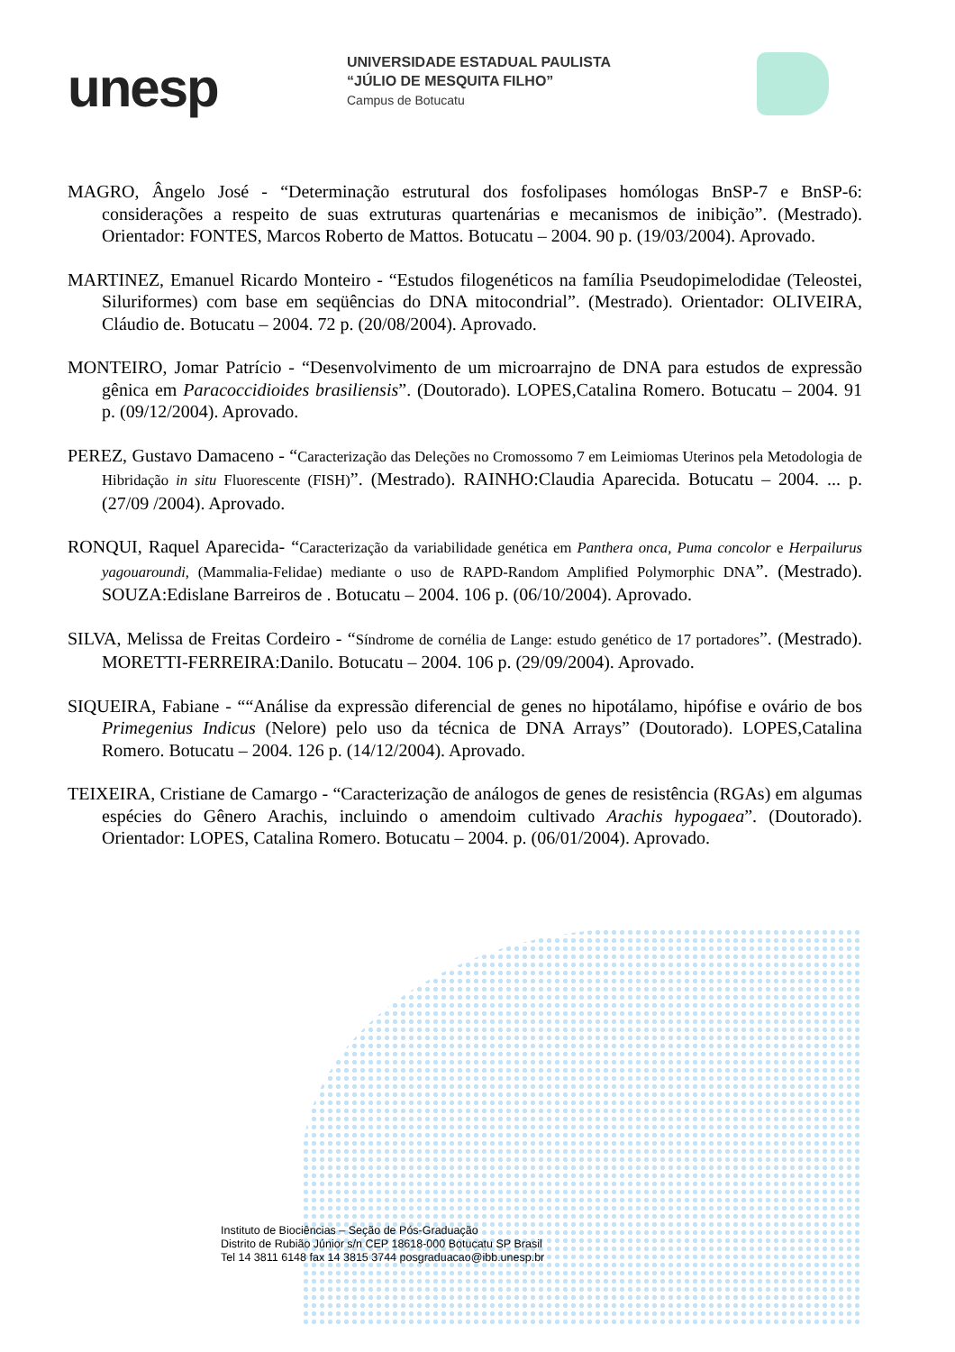unesp
UNIVERSIDADE ESTADUAL PAULISTA
“JÚLIO DE MESQUITA FILHO”
Campus de Botucatu
MAGRO, Ângelo José - “Determinação estrutural dos fosfolipases homólogas BnSP-7 e BnSP-6: considerações a respeito de suas extruturas quartenárias e mecanismos de inibição”. (Mestrado). Orientador: FONTES, Marcos Roberto de Mattos. Botucatu – 2004. 90 p. (19/03/2004). Aprovado.
MARTINEZ, Emanuel Ricardo Monteiro - “Estudos filogenéticos na família Pseudopimelodidae (Teleostei, Siluriformes) com base em seqüências do DNA mitocondrial”. (Mestrado). Orientador: OLIVEIRA, Cláudio de. Botucatu – 2004. 72 p. (20/08/2004). Aprovado.
MONTEIRO, Jomar Patrício - “Desenvolvimento de um microarrajno de DNA para estudos de expressão gênica em Paracoccidioides brasiliensis”. (Doutorado). LOPES,Catalina Romero. Botucatu – 2004. 91 p. (09/12/2004). Aprovado.
PEREZ, Gustavo Damaceno - “Caracterização das Deleções no Cromossomo 7 em Leimiomas Uterinos pela Metodologia de Hibridação in situ Fluorescente (FISH)”. (Mestrado). RAINHO:Claudia Aparecida. Botucatu – 2004. ... p. (27/09 /2004). Aprovado.
RONQUI, Raquel Aparecida- “Caracterização da variabilidade genética em Panthera onca, Puma concolor e Herpailurus yagouaroundi, (Mammalia-Felidae) mediante o uso de RAPD-Random Amplified Polymorphic DNA”. (Mestrado). SOUZA:Edislane Barreiros de . Botucatu – 2004. 106 p. (06/10/2004). Aprovado.
SILVA, Melissa de Freitas Cordeiro - “Síndrome de cornélia de Lange: estudo genético de 17 portadores”. (Mestrado). MORETTI-FERREIRA:Danilo. Botucatu – 2004. 106 p. (29/09/2004). Aprovado.
SIQUEIRA, Fabiane - ““Análise da expressão diferencial de genes no hipotálamo, hipófise e ovário de bos Primegenius Indicus (Nelore) pelo uso da técnica de DNA Arrays” (Doutorado). LOPES,Catalina Romero. Botucatu – 2004. 126 p. (14/12/2004). Aprovado.
TEIXEIRA, Cristiane de Camargo - “Caracterização de análogos de genes de resistência (RGAs) em algumas espécies do Gênero Arachis, incluindo o amendoim cultivado Arachis hypogaea”. (Doutorado). Orientador: LOPES, Catalina Romero. Botucatu – 2004. p. (06/01/2004). Aprovado.
Instituto de Biociências – Seção de Pós-Graduação
Distrito de Rubião Júnior s/n CEP 18618-000 Botucatu SP Brasil
Tel 14 3811 6148 fax 14 3815 3744 posgraduacao@ibb.unesp.br